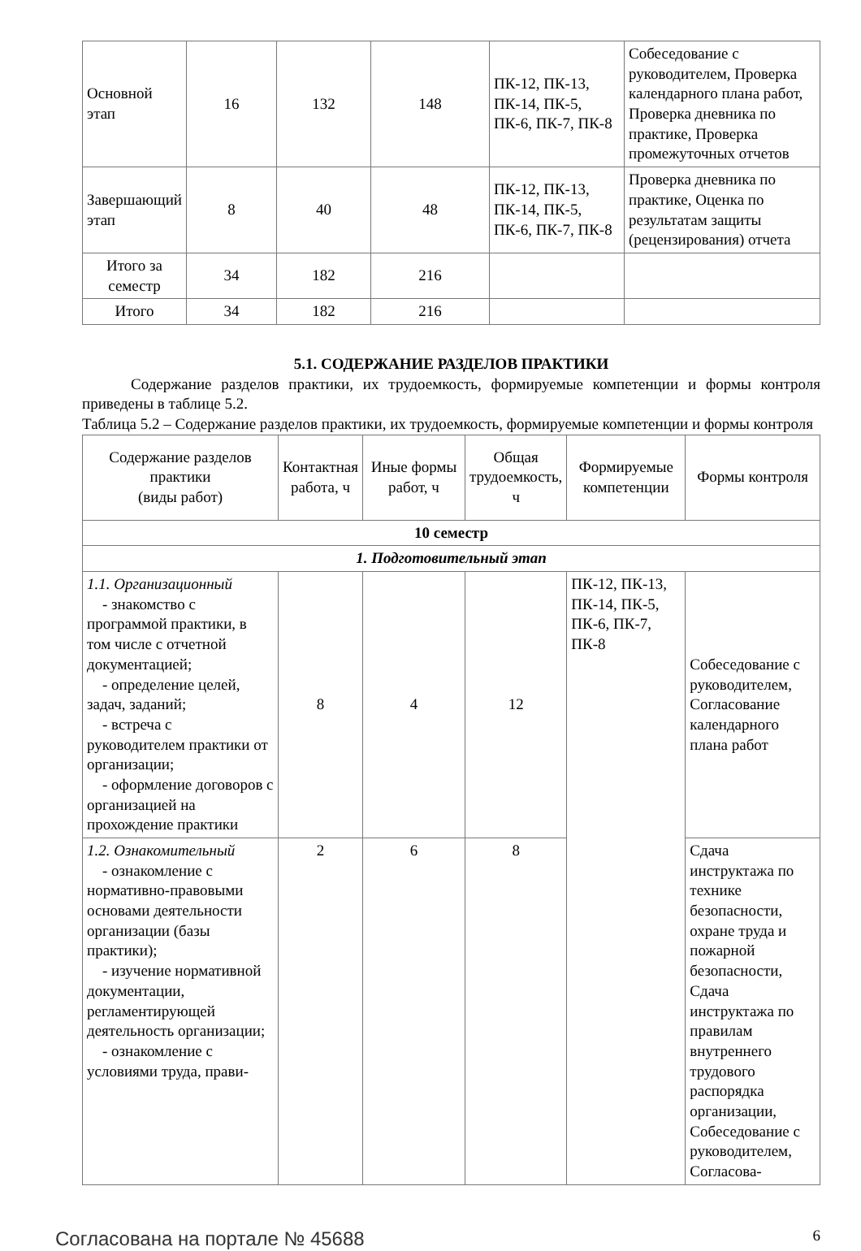| Основной этап | 16 | 132 | 148 | ПК-12, ПК-13, ПК-14, ПК-5, ПК-6, ПК-7, ПК-8 | Собеседование с руководителем, Проверка календарного плана работ, Проверка дневника по практике, Проверка промежуточных отчетов |
| Завершающий этап | 8 | 40 | 48 | ПК-12, ПК-13, ПК-14, ПК-5, ПК-6, ПК-7, ПК-8 | Проверка дневника по практике, Оценка по результатам защиты (рецензирования) отчета |
| Итого за семестр | 34 | 182 | 216 | | |
| Итого | 34 | 182 | 216 | | |
5.1. СОДЕРЖАНИЕ РАЗДЕЛОВ ПРАКТИКИ
Содержание разделов практики, их трудоемкость, формируемые компетенции и формы контроля приведены в таблице 5.2.
Таблица 5.2 – Содержание разделов практики, их трудоемкость, формируемые компетенции и формы контроля
| Содержание разделов практики (виды работ) | Контактная работа, ч | Иные формы работ, ч | Общая трудоемкость, ч | Формируемые компетенции | Формы контроля |
| --- | --- | --- | --- | --- | --- |
| 10 семестр | | | | | |
| 1. Подготовительный этап | | | | | |
| 1.1. Организационный - знакомство с программой практики, в том числе с отчетной документацией; - определение целей, задач, заданий; - встреча с руководителем практики от организации; - оформление договоров с организацией на прохождение практики | 8 | 4 | 12 | ПК-12, ПК-13, ПК-14, ПК-5, ПК-6, ПК-7, ПК-8 | Собеседование с руководителем, Согласование календарного плана работ |
| 1.2. Ознакомительный - ознакомление с нормативно-правовыми основами деятельности организации (базы практики); - изучение нормативной документации, регламентирующей деятельность организации; - ознакомление с условиями труда, прави- | 2 | 6 | 8 | | Сдача инструктажа по технике безопасности, охране труда и пожарной безопасности, Сдача инструктажа по правилам внутреннего трудового распорядка организации, Собеседование с руководителем, Согласова- |
Согласована на портале № 45688 6